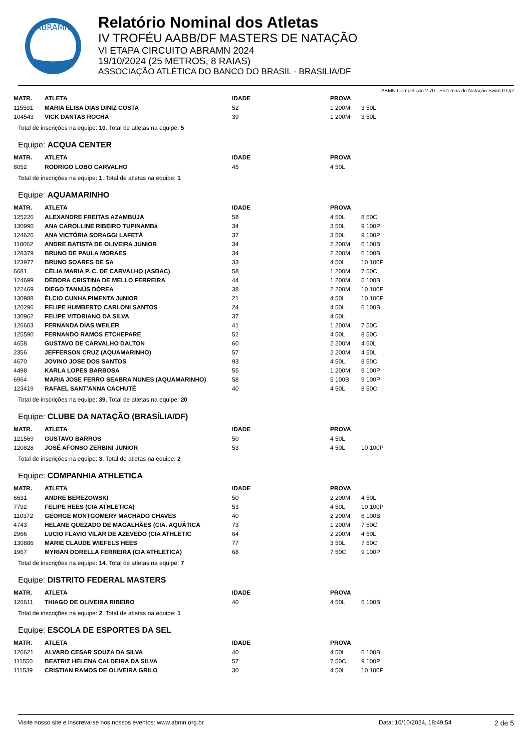ABRAMN
Relatório Nominal dos Atletas
IV TROFÉU AABB/DF MASTERS DE NATAÇÃO
VI ETAPA CIRCUITO ABRAMN 2024
19/10/2024 (25 METROS, 8 RAIAS)
ASSOCIAÇÃO ATLÉTICA DO BANCO DO BRASIL - BRASILIA/DF
ABMN Competição 2.70 - Sistemas de Natação Swim It Up!
| MATR. | ATLETA | IDADE | PROVA | |
| --- | --- | --- | --- | --- |
| 115591 | MARIA ELISA DIAS DINIZ COSTA | 52 | 1 200M | 3 50L |
| 104543 | VICK DANTAS ROCHA | 39 | 1 200M | 3 50L |
Total de inscrições na equipe: 10. Total de atletas na equipe: 5
Equipe: ACQUA CENTER
| MATR. | ATLETA | IDADE | PROVA | |
| --- | --- | --- | --- | --- |
| 8052 | RODRIGO LOBO CARVALHO | 45 | 4 50L | |
Total de inscrições na equipe: 1. Total de atletas na equipe: 1
Equipe: AQUAMARINHO
| MATR. | ATLETA | IDADE | PROVA | |
| --- | --- | --- | --- | --- |
| 125226 | ALEXANDRE FREITAS AZAMBUJA | 58 | 4 50L | 8 50C |
| 130990 | ANA CAROLLINE RIBEIRO TUPINAMBá | 34 | 3 50L | 9 100P |
| 124626 | ANA VICTÓRIA SORAGGI LAFETÁ | 37 | 3 50L | 9 100P |
| 118062 | ANDRE BATISTA DE OLIVEIRA JUNIOR | 34 | 2 200M | 6 100B |
| 128379 | BRUNO DE PAULA MORAES | 34 | 2 200M | 6 100B |
| 123977 | BRUNO SOARES DE SA | 33 | 4 50L | 10 100P |
| 6681 | CÉLIA MARIA P. C. DE CARVALHO (ASBAC) | 58 | 1 200M | 7 50C |
| 124699 | DÉBORA CRISTINA DE MELLO FERREIRA | 44 | 1 200M | 5 100B |
| 122469 | DIEGO TANNÚS DÓREA | 38 | 2 200M | 10 100P |
| 130988 | ÉLCIO CUNHA PIMENTA JúNIOR | 21 | 4 50L | 10 100P |
| 120296 | FELIPE HUMBERTO CARLONI SANTOS | 24 | 4 50L | 6 100B |
| 130962 | FELIPE VITORIANO DA SILVA | 37 | 4 50L | |
| 126603 | FERNANDA DIAS WEILER | 41 | 1 200M | 7 50C |
| 125590 | FERNANDO RAMOS ETCHEPARE | 52 | 4 50L | 8 50C |
| 4658 | GUSTAVO DE CARVALHO DALTON | 60 | 2 200M | 4 50L |
| 2356 | JEFFERSON CRUZ (AQUAMARINHO) | 57 | 2 200M | 4 50L |
| 4670 | JOVINO JOSE DOS SANTOS | 93 | 4 50L | 8 50C |
| 4498 | KARLA LOPES BARBOSA | 55 | 1 200M | 9 100P |
| 6964 | MARIA JOSE FERRO SEABRA NUNES (AQUAMARINHO) | 58 | 5 100B | 9 100P |
| 123419 | RAFAEL SANT'ANNA CACHUTÉ | 40 | 4 50L | 8 50C |
Total de inscrições na equipe: 39. Total de atletas na equipe: 20
Equipe: CLUBE DA NATAÇÃO (BRASÍLIA/DF)
| MATR. | ATLETA | IDADE | PROVA | |
| --- | --- | --- | --- | --- |
| 121569 | GUSTAVO BARROS | 50 | 4 50L | |
| 120828 | JOSÉ AFONSO ZERBINI JUNIOR | 53 | 4 50L | 10 100P |
Total de inscrições na equipe: 3. Total de atletas na equipe: 2
Equipe: COMPANHIA ATHLETICA
| MATR. | ATLETA | IDADE | PROVA | |
| --- | --- | --- | --- | --- |
| 6631 | ANDRE BEREZOWSKI | 50 | 2 200M | 4 50L |
| 7792 | FELIPE HEES (CIA ATHLETICA) | 53 | 4 50L | 10 100P |
| 110372 | GEORGE MONTGOMERY MACHADO CHAVES | 40 | 2 200M | 6 100B |
| 4743 | HELANE QUEZADO DE MAGALHÃES (CIA. AQUÁTICA | 73 | 1 200M | 7 50C |
| 2966 | LUCIO FLAVIO VILAR DE AZEVEDO (CIA ATHLETIC | 64 | 2 200M | 4 50L |
| 130886 | MARIE CLAUDE WIEFELS HEES | 77 | 3 50L | 7 50C |
| 1967 | MYRIAN DORELLA FERREIRA (CIA ATHLETICA) | 68 | 7 50C | 9 100P |
Total de inscrições na equipe: 14. Total de atletas na equipe: 7
Equipe: DISTRITO FEDERAL MASTERS
| MATR. | ATLETA | IDADE | PROVA | |
| --- | --- | --- | --- | --- |
| 126611 | THIAGO DE OLIVEIRA RIBEIRO | 40 | 4 50L | 6 100B |
Total de inscrições na equipe: 2. Total de atletas na equipe: 1
Equipe: ESCOLA DE ESPORTES DA SEL
| MATR. | ATLETA | IDADE | PROVA | |
| --- | --- | --- | --- | --- |
| 126621 | ALVARO CESAR SOUZA DA SILVA | 40 | 4 50L | 6 100B |
| 111550 | BEATRIZ HELENA CALDEIRA DA SILVA | 57 | 7 50C | 9 100P |
| 111539 | CRISTIAN RAMOS DE OLIVEIRA GRILO | 30 | 4 50L | 10 100P |
Visite nosso site e inscreva-se nos nossos eventos: www.abmn.org.br Data: 10/10/2024, 18:49:54 2 de 5